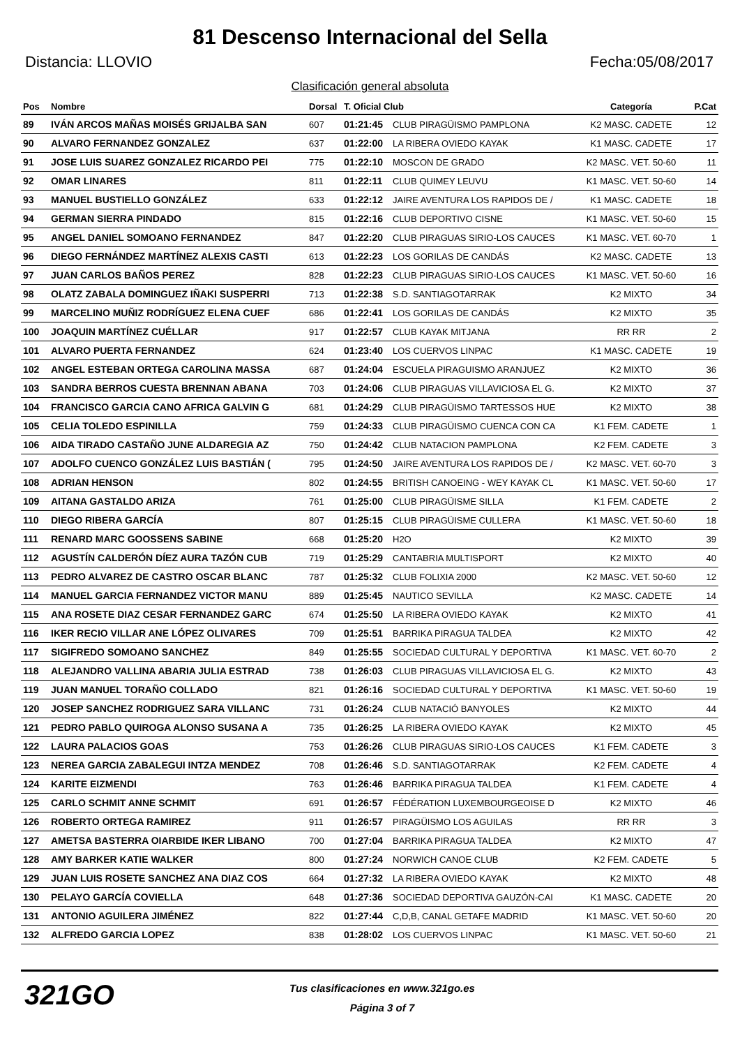81 Descenso Internacional del Sella
Distancia: LLOVIO Fecha:05/08/2017
Clasificación general absoluta
| Pos | Nombre | Dorsal | T. Oficial Club | | Categoría | P.Cat |
| --- | --- | --- | --- | --- | --- | --- |
| 89 | IVÁN ARCOS MAÑAS MOISÉS GRIJALBA SAN | 607 | 01:21:45 | CLUB PIRAGÜISMO PAMPLONA | K2 MASC. CADETE | 12 |
| 90 | ALVARO FERNANDEZ GONZALEZ | 637 | 01:22:00 | LA RIBERA OVIEDO KAYAK | K1 MASC. CADETE | 17 |
| 91 | JOSE LUIS SUAREZ GONZALEZ RICARDO PEI | 775 | 01:22:10 | MOSCON DE GRADO | K2 MASC. VET. 50-60 | 11 |
| 92 | OMAR LINARES | 811 | 01:22:11 | CLUB QUIMEY LEUVU | K1 MASC. VET. 50-60 | 14 |
| 93 | MANUEL BUSTIELLO GONZÁLEZ | 633 | 01:22:12 | JAIRE AVENTURA LOS RAPIDOS DE / | K1 MASC. CADETE | 18 |
| 94 | GERMAN SIERRA PINDADO | 815 | 01:22:16 | CLUB DEPORTIVO CISNE | K1 MASC. VET. 50-60 | 15 |
| 95 | ANGEL DANIEL SOMOANO FERNANDEZ | 847 | 01:22:20 | CLUB PIRAGUAS SIRIO-LOS CAUCES | K1 MASC. VET. 60-70 | 1 |
| 96 | DIEGO FERNÁNDEZ MARTÍNEZ ALEXIS CASTI | 613 | 01:22:23 | LOS GORILAS DE CANDÁS | K2 MASC. CADETE | 13 |
| 97 | JUAN CARLOS BAÑOS PEREZ | 828 | 01:22:23 | CLUB PIRAGUAS SIRIO-LOS CAUCES | K1 MASC. VET. 50-60 | 16 |
| 98 | OLATZ ZABALA DOMINGUEZ IÑAKI SUSPERRI | 713 | 01:22:38 | S.D. SANTIAGOTARRAK | K2 MIXTO | 34 |
| 99 | MARCELINO MUÑIZ RODRÍGUEZ ELENA CUEF | 686 | 01:22:41 | LOS GORILAS DE CANDÁS | K2 MIXTO | 35 |
| 100 | JOAQUIN MARTÍNEZ CUÉLLAR | 917 | 01:22:57 | CLUB KAYAK MITJANA | RR RR | 2 |
| 101 | ALVARO PUERTA FERNANDEZ | 624 | 01:23:40 | LOS CUERVOS LINPAC | K1 MASC. CADETE | 19 |
| 102 | ANGEL ESTEBAN ORTEGA CAROLINA MASSA | 687 | 01:24:04 | ESCUELA PIRAGUISMO ARANJUEZ | K2 MIXTO | 36 |
| 103 | SANDRA BERROS CUESTA BRENNAN ABANA | 703 | 01:24:06 | CLUB PIRAGUAS VILLAVICIOSA EL G. | K2 MIXTO | 37 |
| 104 | FRANCISCO GARCIA CANO AFRICA GALVIN G | 681 | 01:24:29 | CLUB PIRAGÜISMO TARTESSOS HUE | K2 MIXTO | 38 |
| 105 | CELIA TOLEDO ESPINILLA | 759 | 01:24:33 | CLUB PIRAGÜISMO CUENCA CON CA | K1 FEM. CADETE | 1 |
| 106 | AIDA TIRADO CASTAÑO JUNE ALDAREGIA AZ | 750 | 01:24:42 | CLUB NATACION PAMPLONA | K2 FEM. CADETE | 3 |
| 107 | ADOLFO CUENCO GONZÁLEZ LUIS BASTIÁN ( | 795 | 01:24:50 | JAIRE AVENTURA LOS RAPIDOS DE / | K2 MASC. VET. 60-70 | 3 |
| 108 | ADRIAN HENSON | 802 | 01:24:55 | BRITISH CANOEING - WEY KAYAK CL | K1 MASC. VET. 50-60 | 17 |
| 109 | AITANA GASTALDO ARIZA | 761 | 01:25:00 | CLUB PIRAGÜISME SILLA | K1 FEM. CADETE | 2 |
| 110 | DIEGO RIBERA GARCÍA | 807 | 01:25:15 | CLUB PIRAGÜISME CULLERA | K1 MASC. VET. 50-60 | 18 |
| 111 | RENARD MARC GOOSSENS SABINE | 668 | 01:25:20 | H2O | K2 MIXTO | 39 |
| 112 | AGUSTÍN CALDERÓN DÍEZ AURA TAZÓN CUB | 719 | 01:25:29 | CANTABRIA MULTISPORT | K2 MIXTO | 40 |
| 113 | PEDRO ALVAREZ DE CASTRO OSCAR BLANC | 787 | 01:25:32 | CLUB FOLIXIA 2000 | K2 MASC. VET. 50-60 | 12 |
| 114 | MANUEL GARCIA FERNANDEZ VICTOR MANU | 889 | 01:25:45 | NAUTICO SEVILLA | K2 MASC. CADETE | 14 |
| 115 | ANA ROSETE DIAZ CESAR FERNANDEZ GARC | 674 | 01:25:50 | LA RIBERA OVIEDO KAYAK | K2 MIXTO | 41 |
| 116 | IKER RECIO VILLAR ANE LÓPEZ OLIVARES | 709 | 01:25:51 | BARRIKA PIRAGUA TALDEA | K2 MIXTO | 42 |
| 117 | SIGIFREDO SOMOANO SANCHEZ | 849 | 01:25:55 | SOCIEDAD CULTURAL Y DEPORTIVA | K1 MASC. VET. 60-70 | 2 |
| 118 | ALEJANDRO VALLINA ABARIA JULIA ESTRAD | 738 | 01:26:03 | CLUB PIRAGUAS VILLAVICIOSA EL G. | K2 MIXTO | 43 |
| 119 | JUAN MANUEL TORAÑO COLLADO | 821 | 01:26:16 | SOCIEDAD CULTURAL Y DEPORTIVA | K1 MASC. VET. 50-60 | 19 |
| 120 | JOSEP SANCHEZ RODRIGUEZ SARA VILLANC | 731 | 01:26:24 | CLUB NATACIÓ BANYOLES | K2 MIXTO | 44 |
| 121 | PEDRO PABLO QUIROGA ALONSO SUSANA A | 735 | 01:26:25 | LA RIBERA OVIEDO KAYAK | K2 MIXTO | 45 |
| 122 | LAURA PALACIOS GOAS | 753 | 01:26:26 | CLUB PIRAGUAS SIRIO-LOS CAUCES | K1 FEM. CADETE | 3 |
| 123 | NEREA GARCIA ZABALEGUI INTZA MENDEZ | 708 | 01:26:46 | S.D. SANTIAGOTARRAK | K2 FEM. CADETE | 4 |
| 124 | KARITE EIZMENDI | 763 | 01:26:46 | BARRIKA PIRAGUA TALDEA | K1 FEM. CADETE | 4 |
| 125 | CARLO SCHMIT ANNE SCHMIT | 691 | 01:26:57 | FÉDÉRATION LUXEMBOURGEOISE D | K2 MIXTO | 46 |
| 126 | ROBERTO ORTEGA RAMIREZ | 911 | 01:26:57 | PIRAGÜISMO LOS AGUILAS | RR RR | 3 |
| 127 | AMETSA BASTERRA OIARBIDE IKER LIBANO | 700 | 01:27:04 | BARRIKA PIRAGUA TALDEA | K2 MIXTO | 47 |
| 128 | AMY BARKER KATIE WALKER | 800 | 01:27:24 | NORWICH CANOE CLUB | K2 FEM. CADETE | 5 |
| 129 | JUAN LUIS ROSETE SANCHEZ ANA DIAZ COS | 664 | 01:27:32 | LA RIBERA OVIEDO KAYAK | K2 MIXTO | 48 |
| 130 | PELAYO GARCÍA COVIELLA | 648 | 01:27:36 | SOCIEDAD DEPORTIVA GAUZÓN-CAI | K1 MASC. CADETE | 20 |
| 131 | ANTONIO AGUILERA JIMÉNEZ | 822 | 01:27:44 | C,D,B, CANAL GETAFE MADRID | K1 MASC. VET. 50-60 | 20 |
| 132 | ALFREDO GARCIA LOPEZ | 838 | 01:28:02 | LOS CUERVOS LINPAC | K1 MASC. VET. 50-60 | 21 |
321GO
Tus clasificaciones en www.321go.es
Página 3 of 7